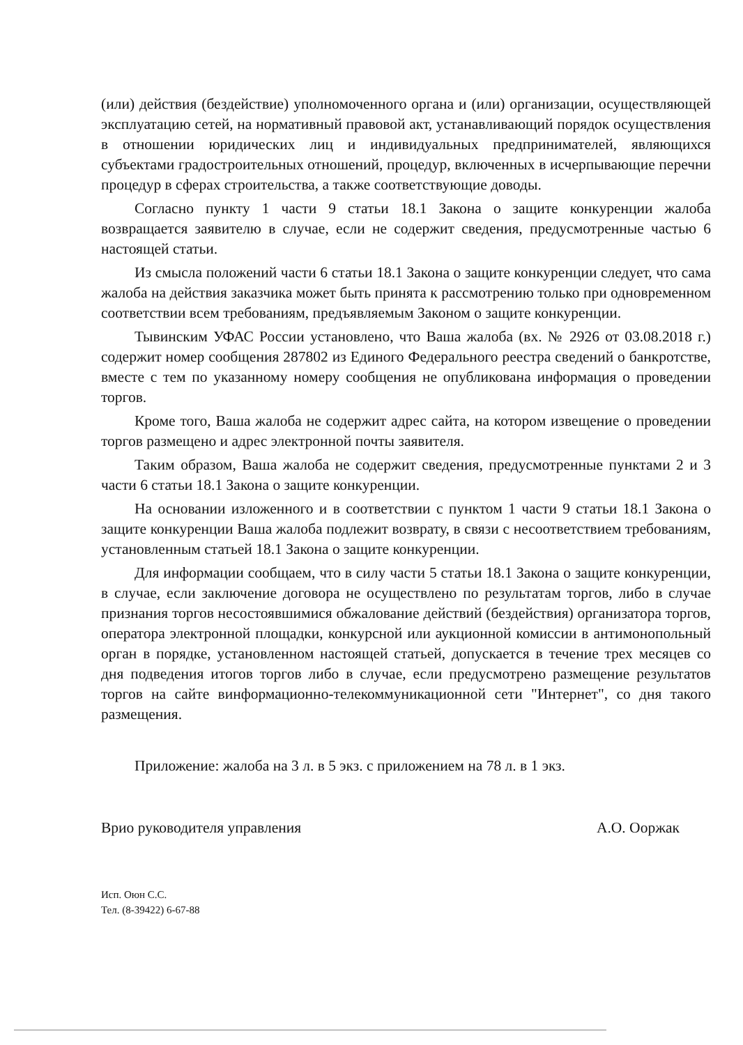(или) действия (бездействие) уполномоченного органа и (или) организации, осуществляющей эксплуатацию сетей, на нормативный правовой акт, устанавливающий порядок осуществления в отношении юридических лиц и индивидуальных предпринимателей, являющихся субъектами градостроительных отношений, процедур, включенных в исчерпывающие перечни процедур в сферах строительства, а также соответствующие доводы.
Согласно пункту 1 части 9 статьи 18.1 Закона о защите конкуренции жалоба возвращается заявителю в случае, если не содержит сведения, предусмотренные частью 6 настоящей статьи.
Из смысла положений части 6 статьи 18.1 Закона о защите конкуренции следует, что сама жалоба на действия заказчика может быть принята к рассмотрению только при одновременном соответствии всем требованиям, предъявляемым Законом о защите конкуренции.
Тывинским УФАС России установлено, что Ваша жалоба (вх. № 2926 от 03.08.2018 г.) содержит номер сообщения 287802 из Единого Федерального реестра сведений о банкротстве, вместе с тем по указанному номеру сообщения не опубликована информация о проведении торгов.
Кроме того, Ваша жалоба не содержит адрес сайта, на котором извещение о проведении торгов размещено и адрес электронной почты заявителя.
Таким образом, Ваша жалоба не содержит сведения, предусмотренные пунктами 2 и 3 части 6 статьи 18.1 Закона о защите конкуренции.
На основании изложенного и в соответствии с пунктом 1 части 9 статьи 18.1 Закона о защите конкуренции Ваша жалоба подлежит возврату, в связи с несоответствием требованиям, установленным статьей 18.1 Закона о защите конкуренции.
Для информации сообщаем, что в силу части 5 статьи 18.1 Закона о защите конкуренции, в случае, если заключение договора не осуществлено по результатам торгов, либо в случае признания торгов несостоявшимися обжалование действий (бездействия) организатора торгов, оператора электронной площадки, конкурсной или аукционной комиссии в антимонопольный орган в порядке, установленном настоящей статьей, допускается в течение трех месяцев со дня подведения итогов торгов либо в случае, если предусмотрено размещение результатов торгов на сайте винформационно-телекоммуникационной сети "Интернет", со дня такого размещения.
Приложение: жалоба на 3 л. в 5 экз. с приложением на 78 л. в 1 экз.
Врио руководителя управления А.О. Ооржак
Исп. Оюн С.С.
Тел. (8-39422) 6-67-88